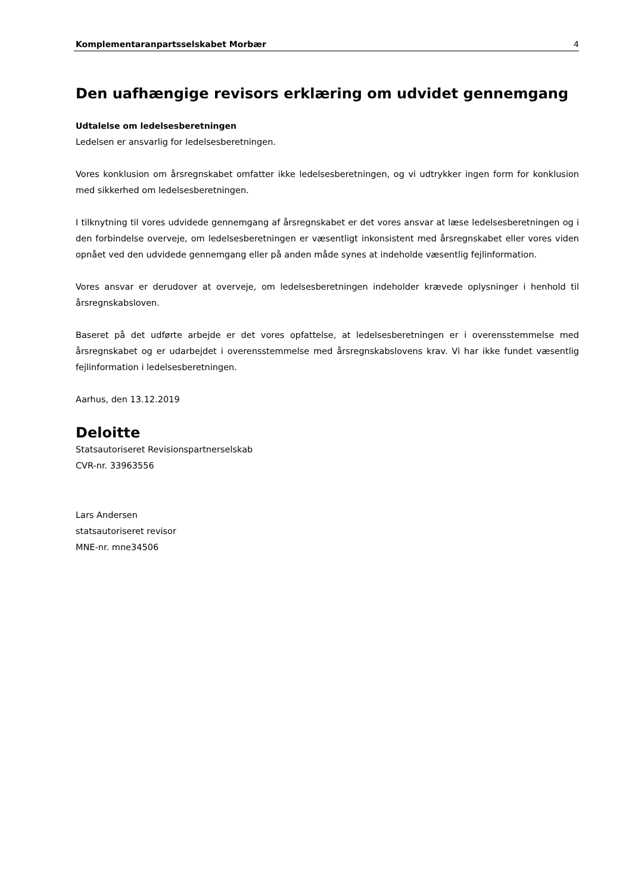Komplementaranpartsselskabet Morbær 4
Den uafhængige revisors erklæring om udvidet gennemgang
Udtalelse om ledelsesberetningen
Ledelsen er ansvarlig for ledelsesberetningen.
Vores konklusion om årsregnskabet omfatter ikke ledelsesberetningen, og vi udtrykker ingen form for konklusion med sikkerhed om ledelsesberetningen.
I tilknytning til vores udvidede gennemgang af årsregnskabet er det vores ansvar at læse ledelsesberet­ningen og i den forbindelse overveje, om ledelsesberetningen er væsentligt inkonsistent med årsregnskabet eller vores viden opnået ved den udvidede gennemgang eller på anden måde synes at indeholde væsentlig fejlinformation.
Vores ansvar er derudover at overveje, om ledelsesberetningen indeholder krævede oplysninger i henhold til årsregnskabsloven.
Baseret på det udførte arbejde er det vores opfattelse, at ledelsesberetningen er i overensstemmelse med årsregnskabet og er udarbejdet i overensstemmelse med årsregnskabslovens krav. Vi har ikke fun­det væsentlig fejlinformation i ledelsesberetningen.
Aarhus, den 13.12.2019
Deloitte
Statsautoriseret Revisionspartnerselskab
CVR-nr. 33963556
Lars Andersen
statsautoriseret revisor
MNE-nr. mne34506